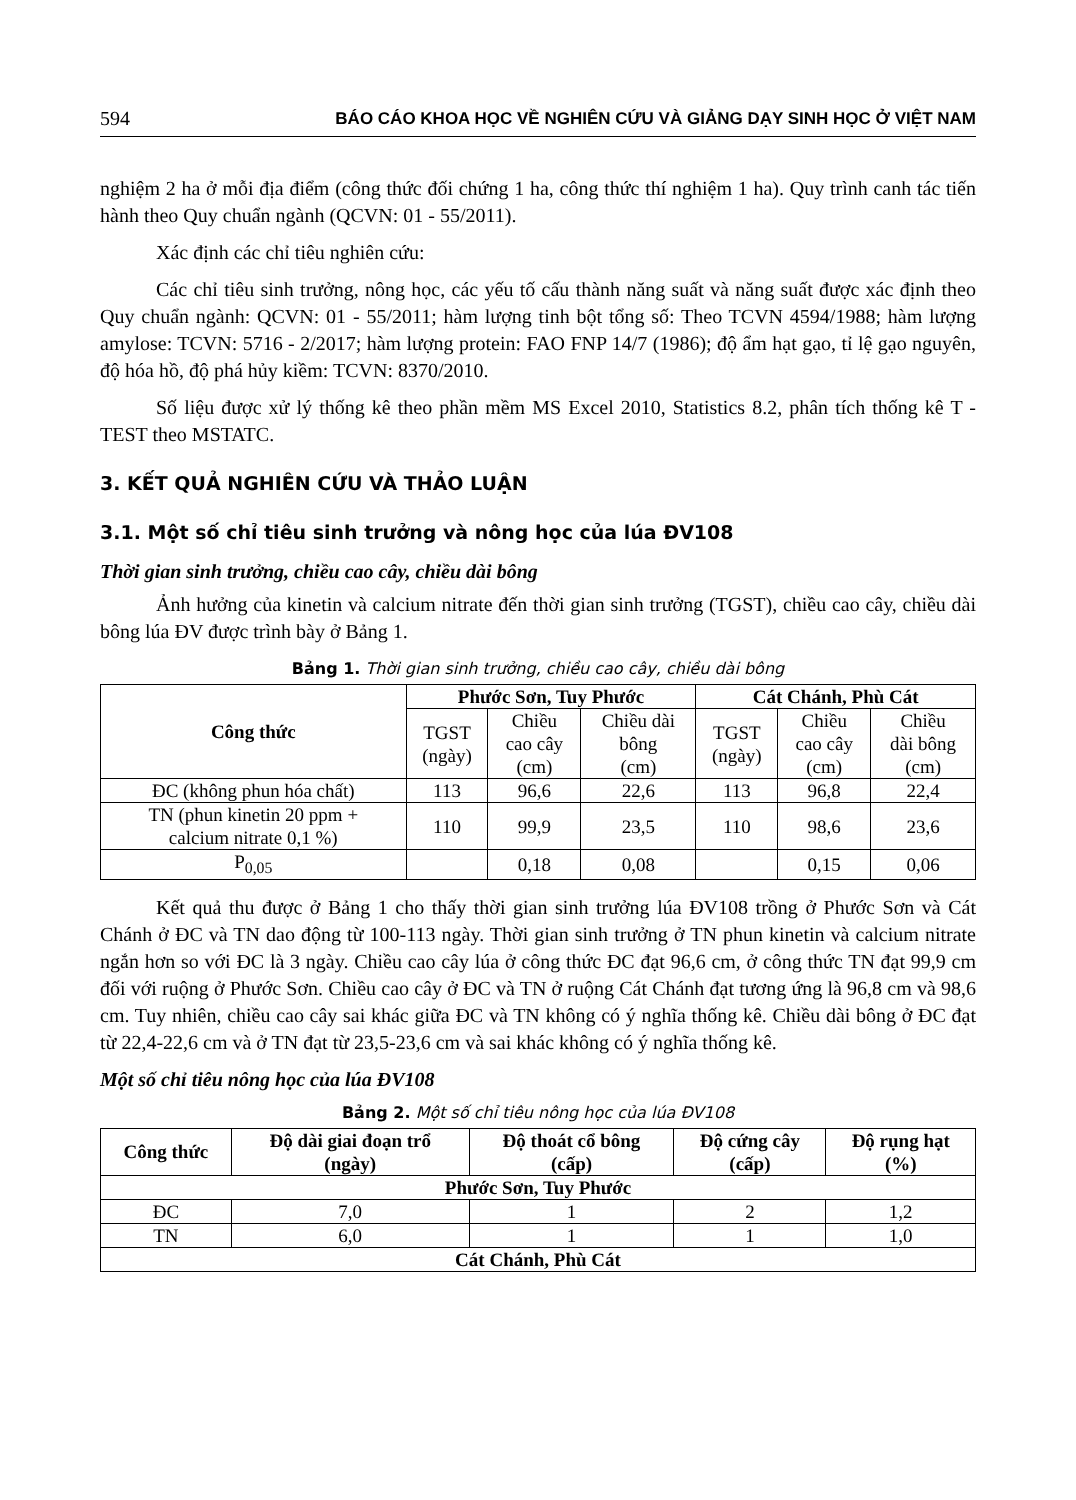594 BÁO CÁO KHOA HỌC VỀ NGHIÊN CỨU VÀ GIẢNG DẠY SINH HỌC Ở VIỆT NAM
nghiệm 2 ha ở mỗi địa điểm (công thức đối chứng 1 ha, công thức thí nghiệm 1 ha). Quy trình canh tác tiến hành theo Quy chuẩn ngành (QCVN: 01 - 55/2011).
Xác định các chỉ tiêu nghiên cứu:
Các chỉ tiêu sinh trưởng, nông học, các yếu tố cấu thành năng suất và năng suất được xác định theo Quy chuẩn ngành: QCVN: 01 - 55/2011; hàm lượng tinh bột tổng số: Theo TCVN 4594/1988; hàm lượng amylose: TCVN: 5716 - 2/2017; hàm lượng protein: FAO FNP 14/7 (1986); độ ẩm hạt gạo, tỉ lệ gạo nguyên, độ hóa hồ, độ phá hủy kiềm: TCVN: 8370/2010.
Số liệu được xử lý thống kê theo phần mềm MS Excel 2010, Statistics 8.2, phân tích thống kê T - TEST theo MSTATC.
3. KẾT QUẢ NGHIÊN CỨU VÀ THẢO LUẬN
3.1. Một số chỉ tiêu sinh trưởng và nông học của lúa ĐV108
Thời gian sinh trưởng, chiều cao cây, chiều dài bông
Ảnh hưởng của kinetin và calcium nitrate đến thời gian sinh trưởng (TGST), chiều cao cây, chiều dài bông lúa ĐV được trình bày ở Bảng 1.
Bảng 1. Thời gian sinh trưởng, chiều cao cây, chiều dài bông
| Công thức | Phước Sơn, Tuy Phước | | | Cát Chánh, Phù Cát | | |
| --- | --- | --- | --- | --- | --- | --- |
| | TGST (ngày) | Chiều cao cây (cm) | Chiều dài bông (cm) | TGST (ngày) | Chiều cao cây (cm) | Chiều dài bông (cm) |
| ĐC (không phun hóa chất) | 113 | 96,6 | 22,6 | 113 | 96,8 | 22,4 |
| TN (phun kinetin 20 ppm + calcium nitrate 0,1 %) | 110 | 99,9 | 23,5 | 110 | 98,6 | 23,6 |
| P<sub>0,05</sub> | | 0,18 | 0,08 | | 0,15 | 0,06 |
Kết quả thu được ở Bảng 1 cho thấy thời gian sinh trưởng lúa ĐV108 trồng ở Phước Sơn và Cát Chánh ở ĐC và TN dao động từ 100-113 ngày. Thời gian sinh trưởng ở TN phun kinetin và calcium nitrate ngắn hơn so với ĐC là 3 ngày. Chiều cao cây lúa ở công thức ĐC đạt 96,6 cm, ở công thức TN đạt 99,9 cm đối với ruộng ở Phước Sơn. Chiều cao cây ở ĐC và TN ở ruộng Cát Chánh đạt tương ứng là 96,8 cm và 98,6 cm. Tuy nhiên, chiều cao cây sai khác giữa ĐC và TN không có ý nghĩa thống kê. Chiều dài bông ở ĐC đạt từ 22,4-22,6 cm và ở TN đạt từ 23,5-23,6 cm và sai khác không có ý nghĩa thống kê.
Một số chỉ tiêu nông học của lúa ĐV108
Bảng 2. Một số chỉ tiêu nông học của lúa ĐV108
| Công thức | Độ dài giai đoạn trổ (ngày) | Độ thoát cổ bông (cấp) | Độ cứng cây (cấp) | Độ rụng hạt (%) |
| --- | --- | --- | --- | --- |
| Phước Sơn, Tuy Phước | | | | |
| ĐC | 7,0 | 1 | 2 | 1,2 |
| TN | 6,0 | 1 | 1 | 1,0 |
| Cát Chánh, Phù Cát | | | | |